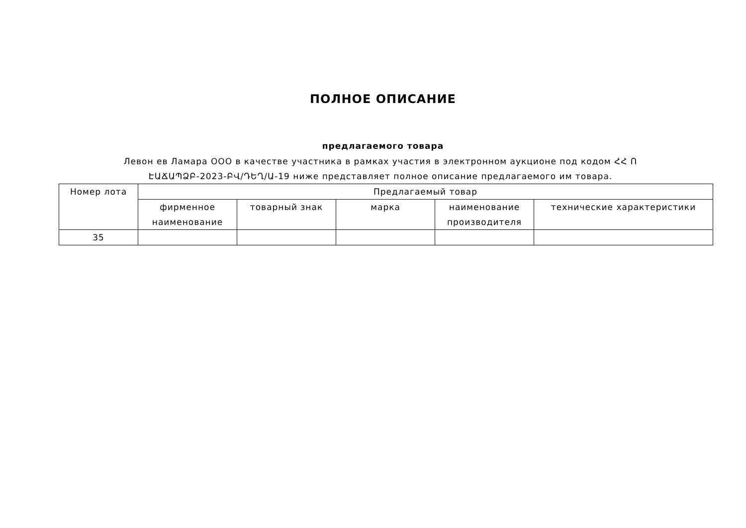ПОЛНОЕ ОПИСАНИЕ
предлагаемого товара
Левон ев Ламара ООО в качестве участника в рамках участия в электронном аукционе под кодом ՀՀ Ո ԷԱՃԱՊՁԲ-2023-ԲՎ/ԴԵՂ/Ա-19 ниже представляет полное описание предлагаемого им товара.
| Номер лота | Предлагаемый товар | | | | |
| --- | --- | --- | --- | --- | --- |
| | фирменное наименование | товарный знак | марка | наименование производителя | технические характеристики |
| 35 | | | | | |